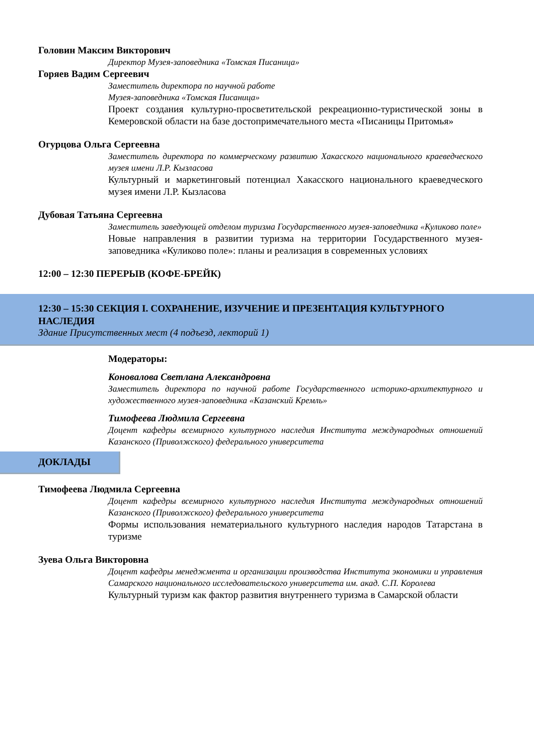Головин Максим Викторович
Директор Музея-заповедника «Томская Писаница»
Горяев Вадим Сергеевич
Заместитель директора по научной работе
Музея-заповедника «Томская Писаница»
Проект создания культурно-просветительской рекреационно-туристической зоны в Кемеровской области на базе достопримечательного места «Писаницы Притомья»
Огурцова Ольга Сергеевна
Заместитель директора по коммерческому развитию Хакасского национального краеведческого музея имени Л.Р. Кызласова
Культурный и маркетинговый потенциал Хакасского национального краеведческого музея имени Л.Р. Кызласова
Дубовая Татьяна Сергеевна
Заместитель заведующей отделом туризма Государственного музея-заповедника «Куликово поле»
Новые направления в развитии туризма на территории Государственного музея-заповедника «Куликово поле»: планы и реализация в современных условиях
12:00 – 12:30 ПЕРЕРЫВ (КОФЕ-БРЕЙК)
12:30 – 15:30 СЕКЦИЯ I. СОХРАНЕНИЕ, ИЗУЧЕНИЕ И ПРЕЗЕНТАЦИЯ КУЛЬТУРНОГО НАСЛЕДИЯ
Здание Присутственных мест (4 подъезд, лекторий 1)
Модераторы:
Коновалова Светлана Александровна
Заместитель директора по научной работе Государственного историко-архитектурного и художественного музея-заповедника «Казанский Кремль»
Тимофеева Людмила Сергеевна
Доцент кафедры всемирного культурного наследия Института международных отношений Казанского (Приволжского) федерального университета
ДОКЛАДЫ
Тимофеева Людмила Сергеевна
Доцент кафедры всемирного культурного наследия Института международных отношений Казанского (Приволжского) федерального университета
Формы использования нематериального культурного наследия народов Татарстана в туризме
Зуева Ольга Викторовна
Доцент кафедры менеджмента и организации производства Института экономики и управления Самарского национального исследовательского университета им. акад. С.П. Королева
Культурный туризм как фактор развития внутреннего туризма в Самарской области